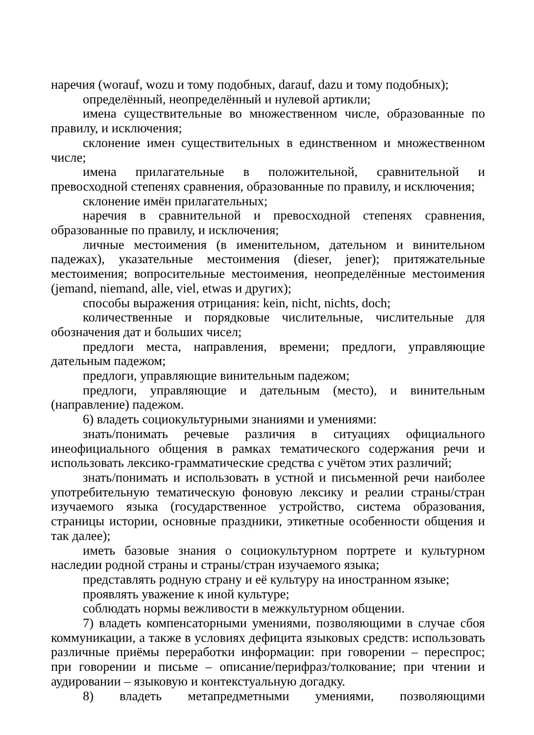наречия (worauf, wozu и тому подобных, darauf, dazu и тому подобных);
определённый, неопределённый и нулевой артикли;
имена существительные во множественном числе, образованные по правилу, и исключения;
склонение имен существительных в единственном и множественном числе;
имена прилагательные в положительной, сравнительной и превосходной степенях сравнения, образованные по правилу, и исключения;
склонение имён прилагательных;
наречия в сравнительной и превосходной степенях сравнения, образованные по правилу, и исключения;
личные местоимения (в именительном, дательном и винительном падежах), указательные местоимения (dieser, jener); притяжательные местоимения; вопросительные местоимения, неопределённые местоимения (jemand, niemand, alle, viel, etwas и других);
способы выражения отрицания: kein, nicht, nichts, doch;
количественные и порядковые числительные, числительные для обозначения дат и больших чисел;
предлоги места, направления, времени; предлоги, управляющие дательным падежом;
предлоги, управляющие винительным падежом;
предлоги, управляющие и дательным (место), и винительным (направление) падежом.
6) владеть социокультурными знаниями и умениями:
знать/понимать речевые различия в ситуациях официального инеофициального общения в рамках тематического содержания речи и использовать лексико-грамматические средства с учётом этих различий;
знать/понимать и использовать в устной и письменной речи наиболее употребительную тематическую фоновую лексику и реалии страны/стран изучаемого языка (государственное устройство, система образования, страницы истории, основные праздники, этикетные особенности общения и так далее);
иметь базовые знания о социокультурном портрете и культурном наследии родной страны и страны/стран изучаемого языка;
представлять родную страну и её культуру на иностранном языке;
проявлять уважение к иной культуре;
соблюдать нормы вежливости в межкультурном общении.
7) владеть компенсаторными умениями, позволяющими в случае сбоя коммуникации, а также в условиях дефицита языковых средств: использовать различные приёмы переработки информации: при говорении – переспрос; при говорении и письме – описание/перифраз/толкование; при чтении и аудировании – языковую и контекстуальную догадку.
8) владеть метапредметными умениями, позволяющими